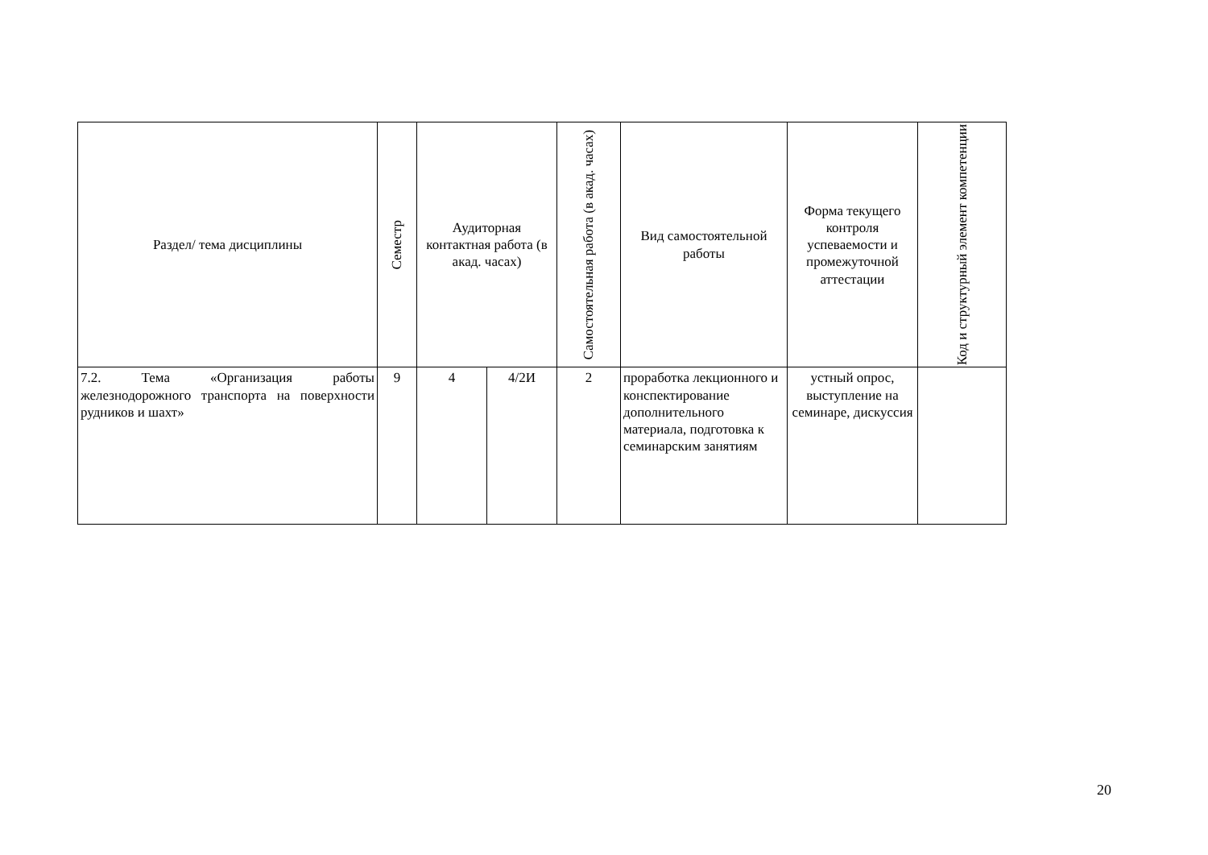| Раздел/ тема дисциплины | Семестр | Аудиторная контактная работа (в акад. часах) | | Самостоятельная работа (в акад. часах) | Вид самостоятельной работы | Форма текущего контроля успеваемости и промежуточной аттестации | Код и структурный элемент компетенции |
| 7.2. Тема «Организация работы железнодорожного транспорта на поверхности рудников и шахт» | 9 | 4 | 4/2И | 2 | проработка лекционного и конспектирование дополнительного материала, подготовка к семинарским занятиям | устный опрос, выступление на семинаре, дискуссия | |
20